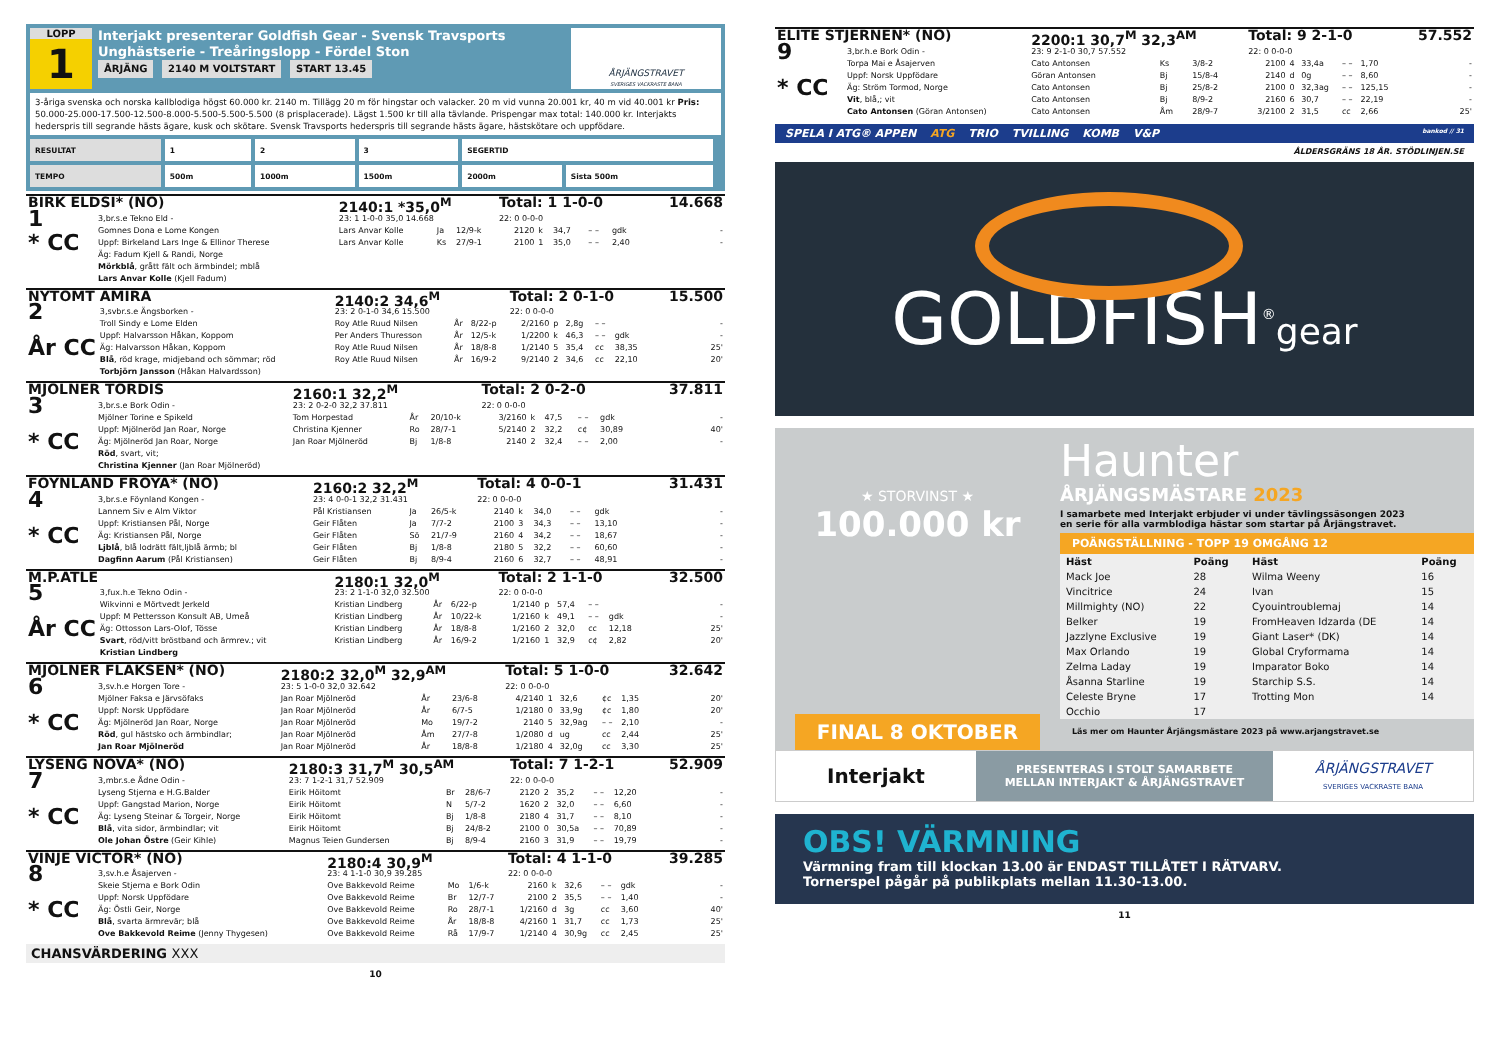LOPP
1
Interjakt presenterar Goldfish Gear - Svensk Travsports Unghästserie - Treåringslopp - Fördel Ston
ÅRJÄNG 2140 M VOLTSTART START 13.45
ÅRJÄNGSTRAVET
SVERIGES VACKRASTE BANA
3-åriga svenska och norska kallblodiga högst 60.000 kr. 2140 m. Tillägg 20 m för hingstar och valacker. 20 m vid vunna 20.001 kr, 40 m vid 40.001 kr Pris: 50.000-25.000-17.500-12.500-8.000-5.500-5.500-5.500 (8 prisplacerade). Lägst 1.500 kr till alla tävlande. Prispengar max total: 140.000 kr. Interjakts hederspris till segrande hästs ägare, kusk och skötare. Svensk Travsports hederspris till segrande hästs ägare, hästskötare och uppfödare.
| RESULTAT | 1 | 2 | 3 | SEGERTID | |
| TEMPO | 500m | 1000m | 1500m | 2000m | Sista 500m |
| BIRK ELDSI* (NO) | | 2140:1 *35,0<sup>M</sup> | | | Total: 1 1-0-0 | | | | | 14.668 |
| 1 * CC | 3,br.s.e Tekno Eld - | 23: 1 1-0-0 35,0 14.668 | | | 22: 0 0-0-0 | | | | | |
| | Gomnes Dona e Lome Kongen | Lars Anvar Kolle | Ja | 12/9-k | 2120 | k | 34,7 | – – | gdk | - |
| | Uppf: Birkeland Lars Inge & Ellinor Therese | Lars Anvar Kolle | Ks | 27/9-1 | 2100 | 1 | 35,0 | – – | 2,40 | - |
| | Äg: Fadum Kjell & Randi, Norge | | | | | | | | | |
| | Mörkblå , grått fält och ärmbindel; mblå | | | | | | | | | |
| | Lars Anvar Kolle (Kjell Fadum) | | | | | | | | | |
| NYTOMT AMIRA | | 2140:2 34,6<sup>M</sup> | | | Total: 2 0-1-0 | | | | | 15.500 |
| 2 År CC | 3,svbr.s.e Ängsborken - | 23: 2 0-1-0 34,6 15.500 | | | 22: 0 0-0-0 | | | | | |
| | Troll Sindy e Lome Elden | Roy Atle Ruud Nilsen | År | 8/22-p | 2/2160 | p | 2,8g | – – | | - |
| | Uppf: Halvarsson Håkan, Koppom | Per Anders Thuresson | År | 12/5-k | 1/2200 | k | 46,3 | – – | gdk | - |
| | Äg: Halvarsson Håkan, Koppom | Roy Atle Ruud Nilsen | År | 18/8-8 | 1/2140 | 5 | 35,4 | cc | 38,35 | 25' |
| | Blå , röd krage, midjeband och sömmar; röd | Roy Atle Ruud Nilsen | År | 16/9-2 | 9/2140 | 2 | 34,6 | cc | 22,10 | 20' |
| | Torbjörn Jansson (Håkan Halvardsson) | | | | | | | | | |
| MJÖLNER TORDIS | | 2160:1 32,2<sup>M</sup> | | | Total: 2 0-2-0 | | | | | 37.811 |
| 3 * CC | 3,br.s.e Bork Odin - | 23: 2 0-2-0 32,2 37.811 | | | 22: 0 0-0-0 | | | | | |
| | Mjölner Torine e Spikeld | Tom Horpestad | År | 20/10-k | 3/2160 | k | 47,5 | – – | gdk | - |
| | Uppf: Mjölneröd Jan Roar, Norge | Christina Kjenner | Ro | 28/7-1 | 5/2140 | 2 | 32,2 | c¢ | 30,89 | 40' |
| | Äg: Mjölneröd Jan Roar, Norge | Jan Roar Mjölneröd | Bj | 1/8-8 | 2140 | 2 | 32,4 | – – | 2,00 | - |
| | Röd , svart, vit; | | | | | | | | | |
| | Christina Kjenner (Jan Roar Mjölneröd) | | | | | | | | | |
| FÖYNLAND FRÖYA* (NO) | | 2160:2 32,2<sup>M</sup> | | | Total: 4 0-0-1 | | | | | 31.431 |
| 4 * CC | 3,br.s.e Föynland Kongen - | 23: 4 0-0-1 32,2 31.431 | | | 22: 0 0-0-0 | | | | | |
| | Lannem Siv e Alm Viktor | Pål Kristiansen | Ja | 26/5-k | 2140 | k | 34,0 | – – | gdk | - |
| | Uppf: Kristiansen Pål, Norge | Geir Flåten | Ja | 7/7-2 | 2100 | 3 | 34,3 | – – | 13,10 | - |
| | Äg: Kristiansen Pål, Norge | Geir Flåten | Sö | 21/7-9 | 2160 | 4 | 34,2 | – – | 18,67 | - |
| | Ljblå , blå lodrätt fält,ljblå ärmb; bl | Geir Flåten | Bj | 1/8-8 | 2180 | 5 | 32,2 | – – | 60,60 | - |
| | Dagfinn Aarum (Pål Kristiansen) | Geir Flåten | Bj | 8/9-4 | 2160 | 6 | 32,7 | – – | 48,91 | - |
| M.P.ATLE | | 2180:1 32,0<sup>M</sup> | | | Total: 2 1-1-0 | | | | | 32.500 |
| 5 År CC | 3,fux.h.e Tekno Odin - | 23: 2 1-1-0 32,0 32.500 | | | 22: 0 0-0-0 | | | | | |
| | Wikvinni e Mörtvedt Jerkeld | Kristian Lindberg | År | 6/22-p | 1/2140 | p | 57,4 | – – | | - |
| | Uppf: M Pettersson Konsult AB, Umeå | Kristian Lindberg | År | 10/22-k | 1/2160 | k | 49,1 | – – | gdk | - |
| | Äg: Ottosson Lars-Olof, Tösse | Kristian Lindberg | År | 18/8-8 | 1/2160 | 2 | 32,0 | cc | 12,18 | 25' |
| | Svart , röd/vitt bröstband och ärmrev.; vit | Kristian Lindberg | År | 16/9-2 | 1/2160 | 1 | 32,9 | c¢ | 2,82 | 20' |
| | Kristian Lindberg | | | | | | | | | |
| MJÖLNER FLAKSEN* (NO) | | 2180:2 32,0<sup>M</sup> 32,9<sup>AM</sup> | | | Total: 5 1-0-0 | | | | | 32.642 |
| 6 * CC | 3,sv.h.e Horgen Tore - | 23: 5 1-0-0 32,0 32.642 | | | 22: 0 0-0-0 | | | | | |
| | Mjölner Faksa e Järvsöfaks | Jan Roar Mjölneröd | År | 23/6-8 | 4/2140 | 1 | 32,6 | ¢c | 1,35 | 20' |
| | Uppf: Norsk Uppfödare | Jan Roar Mjölneröd | År | 6/7-5 | 1/2180 | 0 | 33,9g | ¢c | 1,80 | 20' |
| | Äg: Mjölneröd Jan Roar, Norge | Jan Roar Mjölneröd | Mo | 19/7-2 | 2140 | 5 | 32,9ag | – – | 2,10 | - |
| | Röd , gul hästsko och ärmbindlar; | Jan Roar Mjölneröd | Åm | 27/7-8 | 1/2080 | d | ug | cc | 2,44 | 25' |
| | Jan Roar Mjölneröd | Jan Roar Mjölneröd | År | 18/8-8 | 1/2180 | 4 | 32,0g | cc | 3,30 | 25' |
| LYSENG NOVA* (NO) | | 2180:3 31,7<sup>M</sup> 30,5<sup>AM</sup> | | | Total: 7 1-2-1 | | | | | 52.909 |
| 7 * CC | 3,mbr.s.e Ådne Odin - | 23: 7 1-2-1 31,7 52.909 | | | 22: 0 0-0-0 | | | | | |
| | Lyseng Stjerna e H.G.Balder | Eirik Höitomt | Br | 28/6-7 | 2120 | 2 | 35,2 | – – | 12,20 | - |
| | Uppf: Gangstad Marion, Norge | Eirik Höitomt | N | 5/7-2 | 1620 | 2 | 32,0 | – – | 6,60 | - |
| | Äg: Lyseng Steinar & Torgeir, Norge | Eirik Höitomt | Bj | 1/8-8 | 2180 | 4 | 31,7 | – – | 8,10 | - |
| | Blå , vita sidor, ärmbindlar; vit | Eirik Höitomt | Bj | 24/8-2 | 2100 | 0 | 30,5a | – – | 70,89 | - |
| | Ole Johan Östre (Geir Kihle) | Magnus Teien Gundersen | Bj | 8/9-4 | 2160 | 3 | 31,9 | – – | 19,79 | - |
| VINJE VICTOR* (NO) | | 2180:4 30,9<sup>M</sup> | | | Total: 4 1-1-0 | | | | | 39.285 |
| 8 * CC | 3,sv.h.e Åsajerven - | 23: 4 1-1-0 30,9 39.285 | | | 22: 0 0-0-0 | | | | | |
| | Skeie Stjerna e Bork Odin | Ove Bakkevold Reime | Mo | 1/6-k | 2160 | k | 32,6 | – – | gdk | - |
| | Uppf: Norsk Uppfödare | Ove Bakkevold Reime | Br | 12/7-7 | 2100 | 2 | 35,5 | – – | 1,40 | - |
| | Äg: Östli Geir, Norge | Ove Bakkevold Reime | Ro | 28/7-1 | 1/2160 | d | 3g | cc | 3,60 | 40' |
| | Blå , svarta ärmrevär; blå | Ove Bakkevold Reime | År | 18/8-8 | 4/2160 | 1 | 31,7 | cc | 1,73 | 25' |
| | Ove Bakkevold Reime (Jenny Thygesen) | Ove Bakkevold Reime | Rå | 17/9-7 | 1/2140 | 4 | 30,9g | cc | 2,45 | 25' |
CHANSVÄRDERING XXX
10
| ELITE STJERNEN* (NO) | | 2200:1 30,7<sup>M</sup> 32,3<sup>AM</sup> | | | Total: 9 2-1-0 | | | | | 57.552 |
| 9 * CC | 3,br.h.e Bork Odin - | 23: 9 2-1-0 30,7 57.552 | | | 22: 0 0-0-0 | | | | | |
| | Torpa Mai e Åsajerven | Cato Antonsen | Ks | 3/8-2 | 2100 | 4 | 33,4a | – – | 1,70 | - |
| | Uppf: Norsk Uppfödare | Göran Antonsen | Bj | 15/8-4 | 2140 | d | 0g | – – | 8,60 | - |
| | Äg: Ström Tormod, Norge | Cato Antonsen | Bj | 25/8-2 | 2100 | 0 | 32,3ag | – – | 125,15 | - |
| | Vit , blå,; vit | Cato Antonsen | Bj | 8/9-2 | 2160 | 6 | 30,7 | – – | 22,19 | - |
| | Cato Antonsen (Göran Antonsen) | Cato Antonsen | Åm | 28/9-7 | 3/2100 | 2 | 31,5 | cc | 2,66 | 25' |
SPELA I ATG® APPEN ATG TRIO TVILLING KOMB V&P bankod // 31
ÅLDERSGRÄNS 18 ÅR. STÖDLINJEN.SE
GOLDFISH<sup>®</sup>gear
★ STORVINST ★
100.000 kr
FINAL 8 OKTOBER
Haunter
ÅRJÄNGSMÄSTARE 2023
I samarbete med Interjakt erbjuder vi under tävlingssäsongen 2023
en serie för alla varmblodiga hästar som startar på Årjängstravet.
POÄNGSTÄLLNING - TOPP 19 OMGÅNG 12
| Häst | Poäng | Häst | Poäng |
| --- | --- | --- | --- |
| Mack Joe | 28 | Wilma Weeny | 16 |
| Vincitrice | 24 | Ivan | 15 |
| Millmighty (NO) | 22 | Cyouintroublemaj | 14 |
| Belker | 19 | FromHeaven Idzarda (DE | 14 |
| Jazzlyne Exclusive | 19 | Giant Laser* (DK) | 14 |
| Max Orlando | 19 | Global Cryformama | 14 |
| Zelma Laday | 19 | Imparator Boko | 14 |
| Åsanna Starline | 19 | Starchip S.S. | 14 |
| Celeste Bryne | 17 | Trotting Mon | 14 |
| Occhio | 17 | | |
Läs mer om Haunter Årjängsmästare 2023 på www.arjangstravet.se
Interjakt
PRESENTERAS I STOLT SAMARBETE
MELLAN INTERJAKT & ÅRJÄNGSTRAVET
ÅRJÄNGSTRAVET
SVERIGES VACKRASTE BANA
OBS! VÄRMNING
Värmning fram till klockan 13.00 är ENDAST TILLÅTET I RÄTVARV.
Tornerspel pågår på publikplats mellan 11.30-13.00.
11